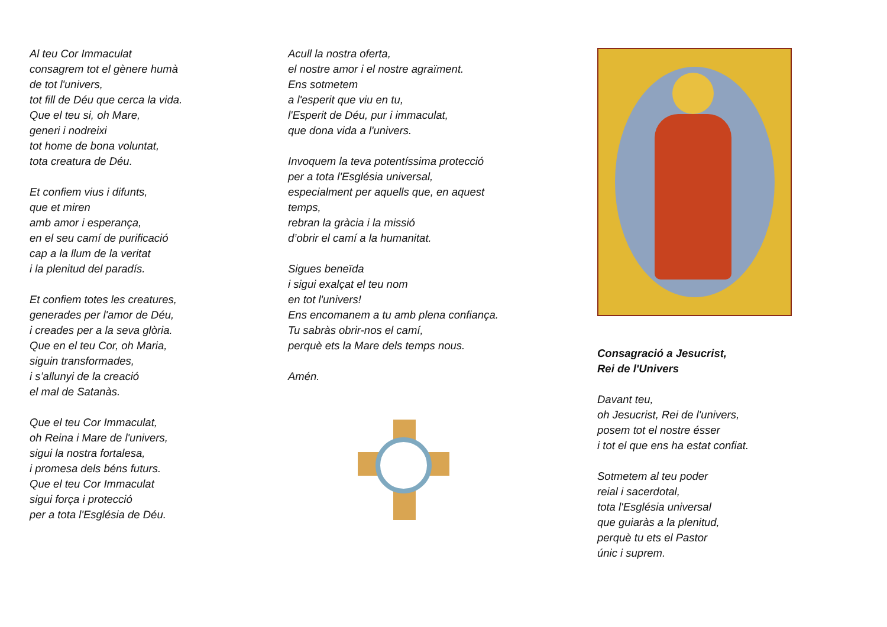Al teu Cor Immaculat
consagrem tot el gènere humà
de tot l'univers,
tot fill de Déu que cerca la vida.
Que el teu si, oh Mare,
generi i nodreixi
tot home de bona voluntat,
tota creatura de Déu.
Et confiem vius i difunts,
que et miren
amb amor i esperança,
en el seu camí de purificació
cap a la llum de la veritat
i la plenitud del paradís.
Et confiem totes les creatures,
generades per l'amor de Déu,
i creades per a la seva glòria.
Que en el teu Cor, oh Maria,
siguin transformades,
i s’allunyi de la creació
el mal de Satanàs.
Que el teu Cor Immaculat,
oh Reina i Mare de l'univers,
sigui la nostra fortalesa,
i promesa dels béns futurs.
Que el teu Cor Immaculat
sigui força i protecció
per a tota l'Església de Déu.
Acull la nostra oferta,
el nostre amor i el nostre agraïment.
Ens sotmetem
a l'esperit que viu en tu,
l'Esperit de Déu, pur i immaculat,
que dona vida a l'univers.
Invoquem la teva potentíssima protecció
per a tota l'Església universal,
especialment per aquells que, en aquest
temps,
rebran la gràcia i la missió
d’obrir el camí a la humanitat.
Sigues beneïda
i sigui exalçat el teu nom
en tot l'univers!
Ens encomanem a tu amb plena confiança.
Tu sabràs obrir-nos el camí,
perquè ets la Mare dels temps nous.
Amén.
Consagració a Jesucrist,
Rei de l'Univers
Davant teu,
oh Jesucrist, Rei de l'univers,
posem tot el nostre ésser
i tot el que ens ha estat confiat.
Sotmetem al teu poder
reial i sacerdotal,
tota l'Església universal
que guiaràs a la plenitud,
perquè tu ets el Pastor
únic i suprem.